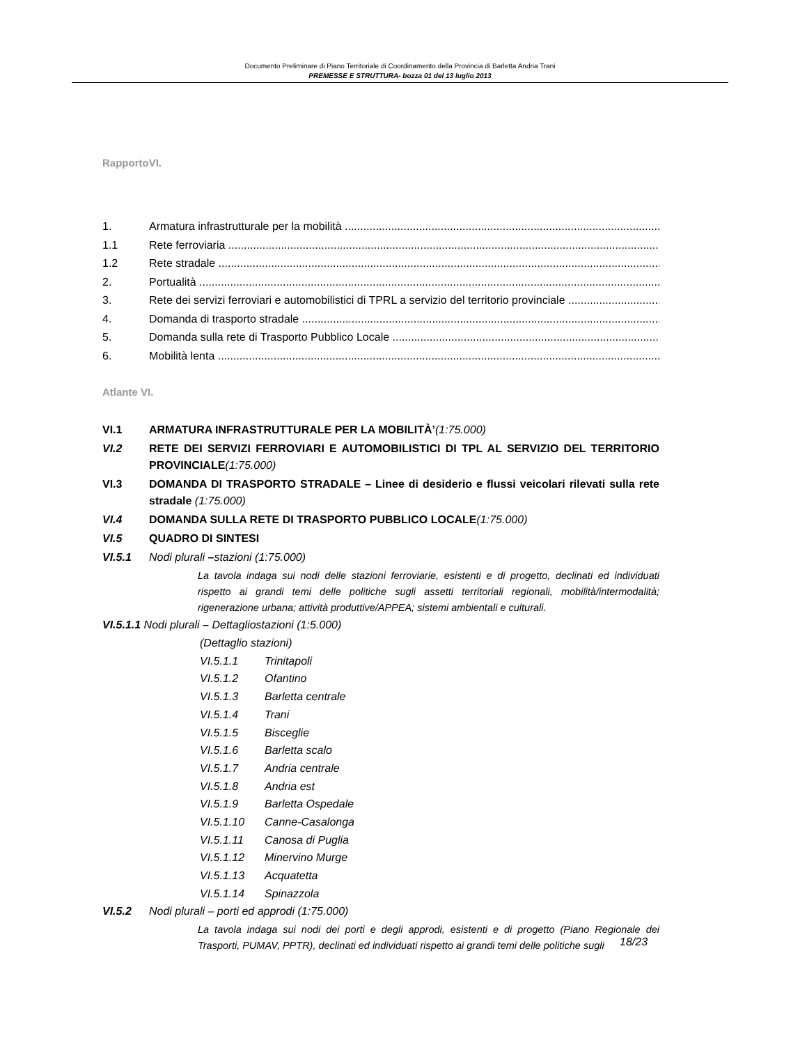Documento Preliminare di Piano Territoriale di Coordinamento della Provincia di Barletta Andria Trani
PREMESSE E STRUTTURA- bozza 01 del 13 luglio 2013
RapportoVI.
1. Armatura infrastrutturale per la mobilità
1.1 Rete ferroviaria
1.2 Rete stradale
2. Portualità
3. Rete dei servizi ferroviari e automobilistici di TPRL a servizio del territorio provinciale
4. Domanda di trasporto stradale
5. Domanda sulla rete di Trasporto Pubblico Locale
6. Mobilità lenta
Atlante VI.
VI.1 ARMATURA INFRASTRUTTURALE PER LA MOBILITÀ’(1:75.000)
VI.2 RETE DEI SERVIZI FERROVIARI E AUTOMOBILISTICI DI TPL AL SERVIZIO DEL TERRITORIO PROVINCIALE(1:75.000)
VI.3 DOMANDA DI TRASPORTO STRADALE – Linee di desiderio e flussi veicolari rilevati sulla rete stradale (1:75.000)
VI.4 DOMANDA SULLA RETE DI TRASPORTO PUBBLICO LOCALE(1:75.000)
VI.5 QUADRO DI SINTESI
VI.5.1 Nodi plurali –stazioni (1:75.000)
La tavola indaga sui nodi delle stazioni ferroviarie, esistenti e di progetto, declinati ed individuati rispetto ai grandi temi delle politiche sugli assetti territoriali regionali, mobilità/intermodalità; rigenerazione urbana; attività produttive/APPEA; sistemi ambientali e culturali.
VI.5.1.1 Nodi plurali – Dettagliostazioni (1:5.000)
(Dettaglio stazioni)
VI.5.1.1 Trinitapoli
VI.5.1.2 Ofantino
VI.5.1.3 Barletta centrale
VI.5.1.4 Trani
VI.5.1.5 Bisceglie
VI.5.1.6 Barletta scalo
VI.5.1.7 Andria centrale
VI.5.1.8 Andria est
VI.5.1.9 Barletta Ospedale
VI.5.1.10 Canne-Casalonga
VI.5.1.11 Canosa di Puglia
VI.5.1.12 Minervino Murge
VI.5.1.13 Acquatetta
VI.5.1.14 Spinazzola
VI.5.2 Nodi plurali – porti ed approdi (1:75.000)
La tavola indaga sui nodi dei porti e degli approdi, esistenti e di progetto (Piano Regionale dei Trasporti, PUMAV, PPTR), declinati ed individuati rispetto ai grandi temi delle politiche sugli
18/23